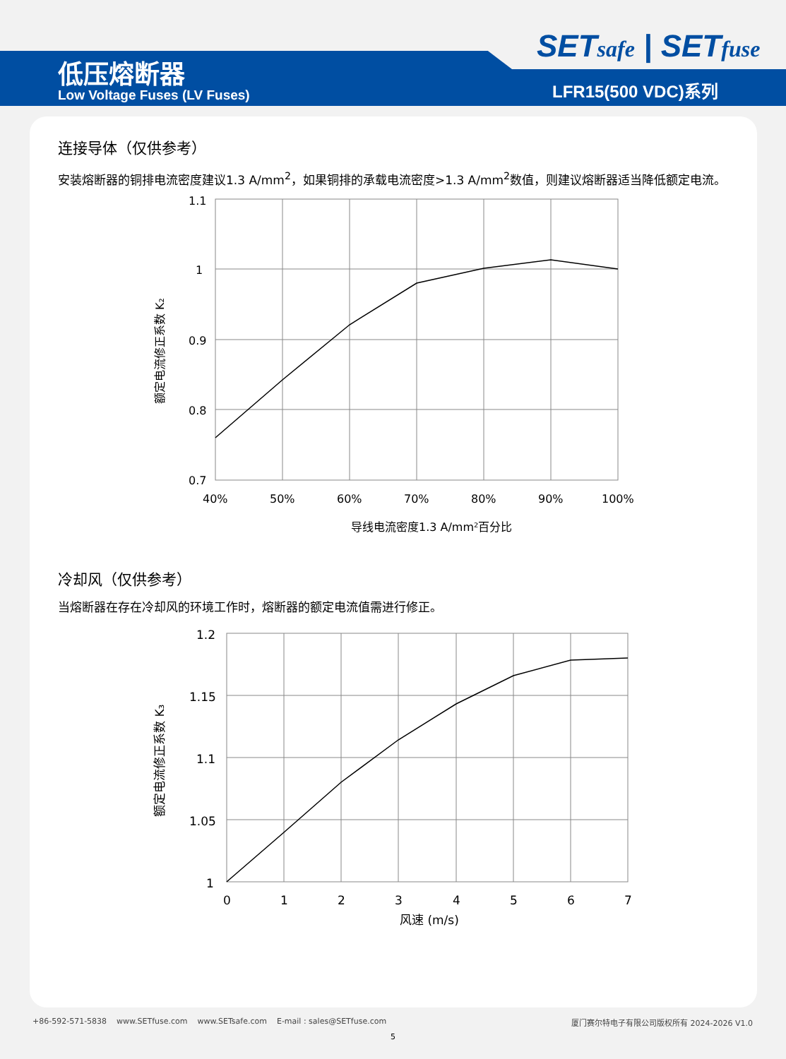SETsafe | SETfuse
低压熔断器
Low Voltage Fuses (LV Fuses) LFR15(500 VDC)系列
连接导体（仅供参考）
安装熔断器的铜排电流密度建议1.3 A/mm<sup>2</sup>，如果铜排的承载电流密度>1.3 A/mm<sup>2</sup>数值，则建议熔断器适当降低额定电流。
1.1
1
0.9
0.8
0.7
40%
50%
60%
70%
80%
90%
100%
导线电流密度1.3 A/mm²百分比
额定电流修正系数 K₂
冷却风（仅供参考）
当熔断器在存在冷却风的环境工作时，熔断器的额定电流值需进行修正。
1.2
1.15
1.1
1.05
1
0
1
2
3
4
5
6
7
风速 (m/s)
额定电流修正系数 K₃
+86-592-571-5838 www.SETfuse.com www.SETsafe.com E-mail : sales@SETfuse.com 厦门赛尔特电子有限公司版权所有 2024-2026 V1.0
5